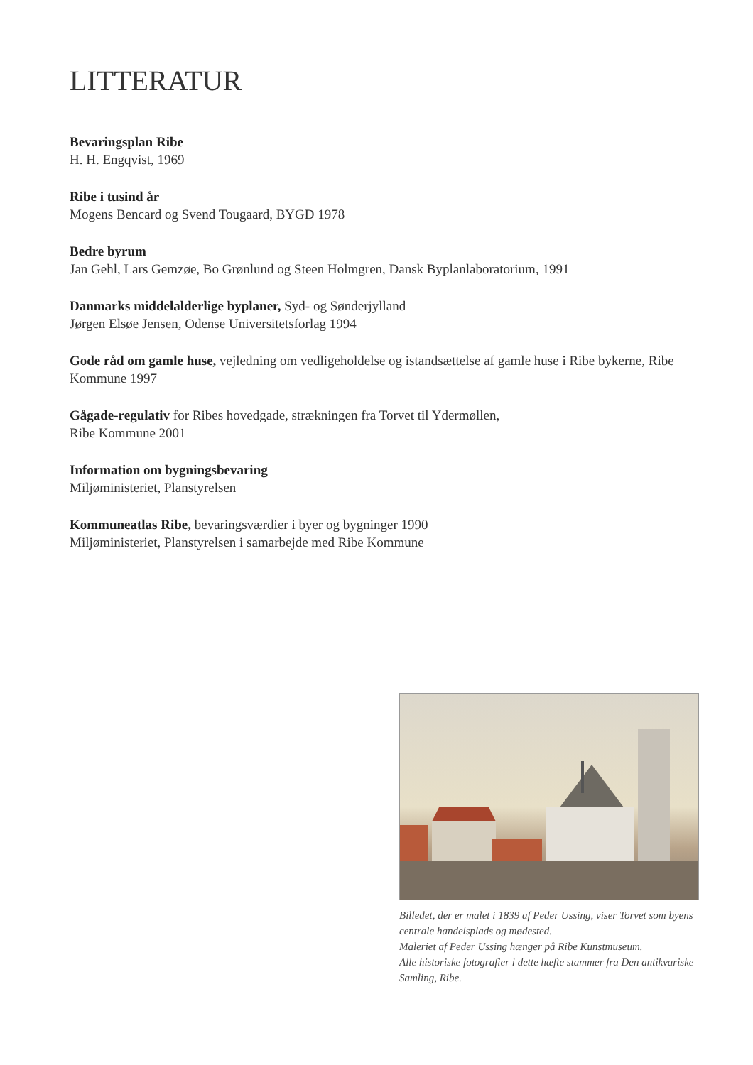LITTERATUR
Bevaringsplan Ribe
H. H. Engqvist, 1969
Ribe i tusind år
Mogens Bencard og Svend Tougaard, BYGD 1978
Bedre byrum
Jan Gehl, Lars Gemzøe, Bo Grønlund og Steen Holmgren, Dansk Byplanlaboratorium, 1991
Danmarks middelalderlige byplaner, Syd- og Sønderjylland
Jørgen Elsøe Jensen, Odense Universitetsforlag 1994
Gode råd om gamle huse, vejledning om vedligeholdelse og istandsættelse af gamle huse i Ribe bykerne, Ribe Kommune 1997
Gågade-regulativ for Ribes hovedgade, strækningen fra Torvet til Ydermøllen,
Ribe Kommune 2001
Information om bygningsbevaring
Miljøministeriet, Planstyrelsen
Kommuneatlas Ribe, bevaringsværdier i byer og bygninger 1990
Miljøministeriet, Planstyrelsen i samarbejde med Ribe Kommune
Billedet, der er malet i 1839 af Peder Ussing, viser Torvet som byens centrale handelsplads og mødested.
Maleriet af Peder Ussing hænger på Ribe Kunstmuseum.
Alle historiske fotografier i dette hæfte stammer fra Den antikvariske Samling, Ribe.